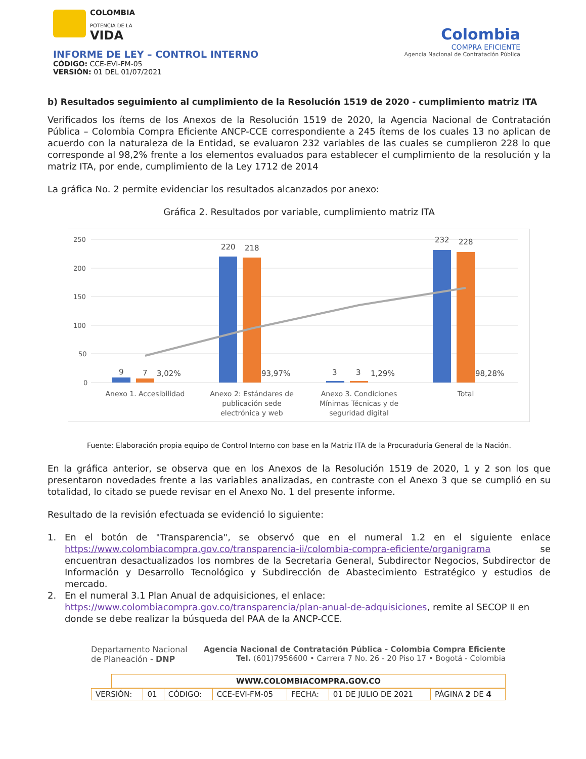COLOMBIA
POTENCIA DE LA
VIDA
INFORME DE LEY – CONTROL INTERNO
CÓDIGO: CCE-EVI-FM-05
VERSIÓN: 01 DEL 01/07/2021
Colombia
COMPRA EFICIENTE
Agencia Nacional de Contratación Pública
b) Resultados seguimiento al cumplimiento de la Resolución 1519 de 2020 - cumplimiento matriz ITA
Verificados los ítems de los Anexos de la Resolución 1519 de 2020, la Agencia Nacional de Contratación Pública – Colombia Compra Eficiente ANCP-CCE correspondiente a 245 ítems de los cuales 13 no aplican de acuerdo con la naturaleza de la Entidad, se evaluaron 232 variables de las cuales se cumplieron 228 lo que corresponde al 98,2% frente a los elementos evaluados para establecer el cumplimiento de la resolución y la matriz ITA, por ende, cumplimiento de la Ley 1712 de 2014
La gráfica No. 2 permite evidenciar los resultados alcanzados por anexo:
Gráfica 2. Resultados por variable, cumplimiento matriz ITA
250
200
150
100
50
0
9
7
3,02%
220
218
93,97%
3
3
1,29%
232
228
98,28%
Anexo 1. Accesibilidad
Anexo 2: Estándares de
publicación sede
electrónica y web
Anexo 3. Condiciones
Mínimas Técnicas y de
seguridad digital
Total
Fuente: Elaboración propia equipo de Control Interno con base en la Matriz ITA de la Procuraduría General de la Nación.
En la gráfica anterior, se observa que en los Anexos de la Resolución 1519 de 2020, 1 y 2 son los que presentaron novedades frente a las variables analizadas, en contraste con el Anexo 3 que se cumplió en su totalidad, lo citado se puede revisar en el Anexo No. 1 del presente informe.
Resultado de la revisión efectuada se evidenció lo siguiente:
1. En el botón de "Transparencia", se observó que en el numeral 1.2 en el siguiente enlace https://www.colombiacompra.gov.co/transparencia-ii/colombia-compra-eficiente/organigrama se encuentran desactualizados los nombres de la Secretaria General, Subdirector Negocios, Subdirector de Información y Desarrollo Tecnológico y Subdirección de Abastecimiento Estratégico y estudios de mercado.
2. En el numeral 3.1 Plan Anual de adquisiciones, el enlace: https://www.colombiacompra.gov.co/transparencia/plan-anual-de-adquisiciones, remite al SECOP II en donde se debe realizar la búsqueda del PAA de la ANCP-CCE.
Departamento Nacional
de Planeación - DNP
Agencia Nacional de Contratación Pública - Colombia Compra Eficiente
Tel. (601)7956600 • Carrera 7 No. 26 - 20 Piso 17 • Bogotá - Colombia
WWW.COLOMBIACOMPRA.GOV.CO
| VERSIÓN: | 01 | CÓDIGO: | CCE-EVI-FM-05 | FECHA: | 01 DE JULIO DE 2021 | PÁGINA 2 DE 4 |